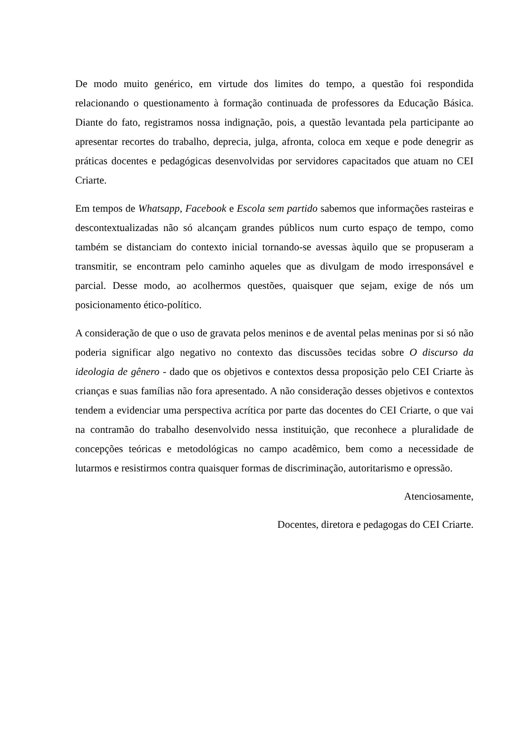De modo muito genérico, em virtude dos limites do tempo, a questão foi respondida relacionando o questionamento à formação continuada de professores da Educação Básica. Diante do fato, registramos nossa indignação, pois, a questão levantada pela participante ao apresentar recortes do trabalho, deprecia, julga, afronta, coloca em xeque e pode denegrir as práticas docentes e pedagógicas desenvolvidas por servidores capacitados que atuam no CEI Criarte.
Em tempos de Whatsapp, Facebook e Escola sem partido sabemos que informações rasteiras e descontextualizadas não só alcançam grandes públicos num curto espaço de tempo, como também se distanciam do contexto inicial tornando-se avessas àquilo que se propuseram a transmitir, se encontram pelo caminho aqueles que as divulgam de modo irresponsável e parcial. Desse modo, ao acolhermos questões, quaisquer que sejam, exige de nós um posicionamento ético-político.
A consideração de que o uso de gravata pelos meninos e de avental pelas meninas por si só não poderia significar algo negativo no contexto das discussões tecidas sobre O discurso da ideologia de gênero - dado que os objetivos e contextos dessa proposição pelo CEI Criarte às crianças e suas famílias não fora apresentado. A não consideração desses objetivos e contextos tendem a evidenciar uma perspectiva acrítica por parte das docentes do CEI Criarte, o que vai na contramão do trabalho desenvolvido nessa instituição, que reconhece a pluralidade de concepções teóricas e metodológicas no campo acadêmico, bem como a necessidade de lutarmos e resistirmos contra quaisquer formas de discriminação, autoritarismo e opressão.
Atenciosamente,
Docentes, diretora e pedagogas do CEI Criarte.